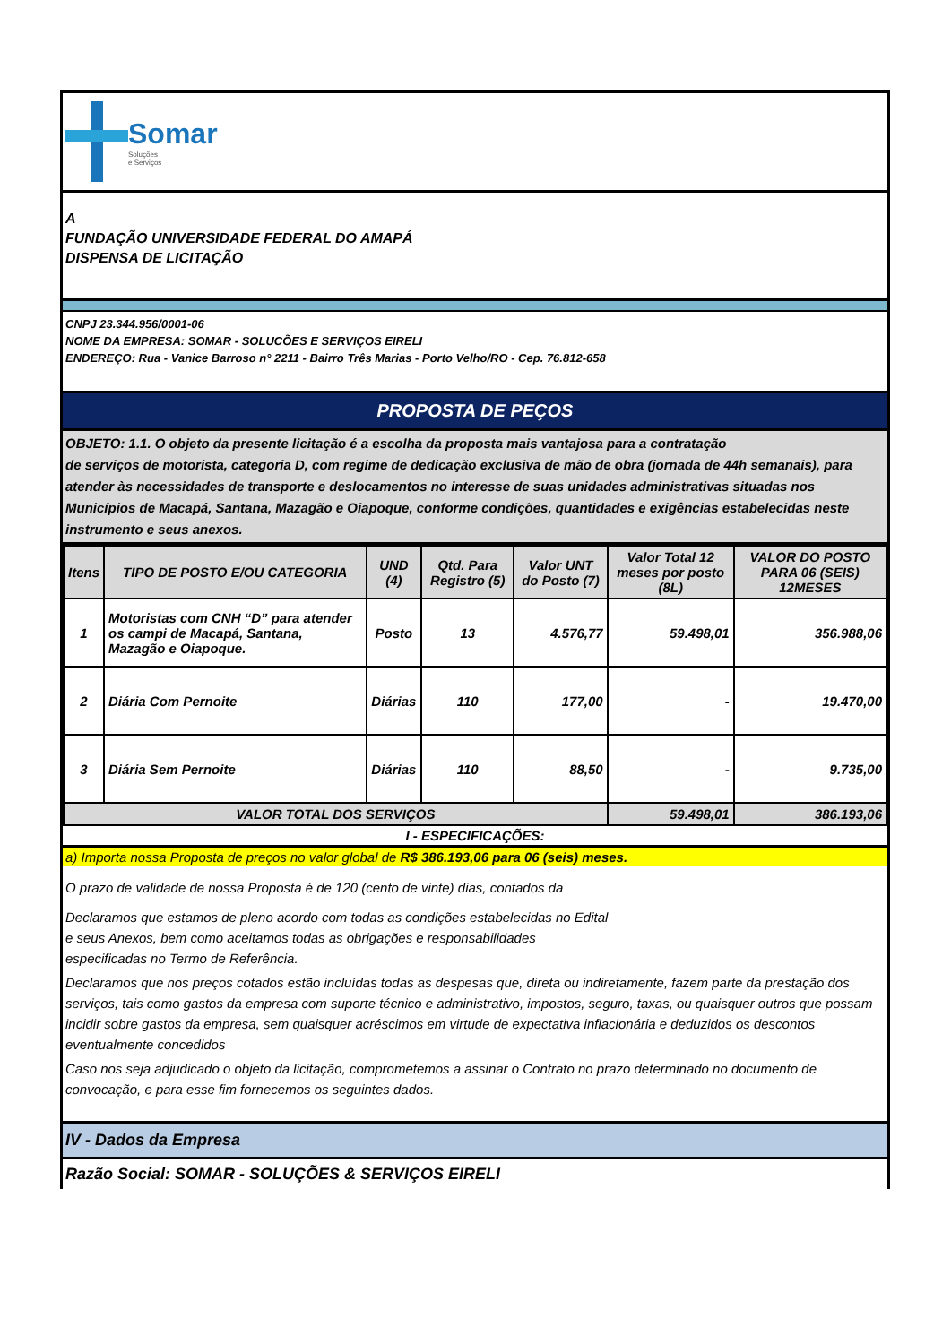Somar
Soluções
e Serviços
A
FUNDAÇÃO UNIVERSIDADE FEDERAL DO AMAPÁ
DISPENSA DE LICITAÇÃO
CNPJ 23.344.956/0001-06
NOME DA EMPRESA: SOMAR - SOLUCÕES E SERVIÇOS EIRELI
ENDEREÇO: Rua - Vanice Barroso n° 2211 - Bairro Três Marias - Porto Velho/RO - Cep. 76.812-658
PROPOSTA DE PEÇOS
OBJETO: 1.1. O objeto da presente licitação é a escolha da proposta mais vantajosa para a contratação
de serviços de motorista, categoria D, com regime de dedicação exclusiva de mão de obra (jornada de 44h semanais), para atender às necessidades de transporte e deslocamentos no interesse de suas unidades administrativas situadas nos Municípios de Macapá, Santana, Mazagão e Oiapoque, conforme condições, quantidades e exigências estabelecidas neste instrumento e seus anexos.
| Itens | TIPO DE POSTO E/OU CATEGORIA | UND (4) | Qtd. Para Registro (5) | Valor UNT do Posto (7) | Valor Total 12 meses por posto (8L) | VALOR DO POSTO PARA 06 (SEIS) 12MESES |
| --- | --- | --- | --- | --- | --- | --- |
| 1 | Motoristas com CNH “D” para atender os campi de Macapá, Santana, Mazagão e Oiapoque. | Posto | 13 | 4.576,77 | 59.498,01 | 356.988,06 |
| 2 | Diária Com Pernoite | Diárias | 110 | 177,00 | - | 19.470,00 |
| 3 | Diária Sem Pernoite | Diárias | 110 | 88,50 | - | 9.735,00 |
| VALOR TOTAL DOS SERVIÇOS | | | | | 59.498,01 | 386.193,06 |
I - ESPECIFICAÇÕES:
a) Importa nossa Proposta de preços no valor global de R$ 386.193,06 para 06 (seis) meses.
O prazo de validade de nossa Proposta é de 120 (cento de vinte) dias, contados da
Declaramos que estamos de pleno acordo com todas as condições estabelecidas no Edital
e seus Anexos, bem como aceitamos todas as obrigações e responsabilidades
especificadas no Termo de Referência.
Declaramos que nos preços cotados estão incluídas todas as despesas que, direta ou indiretamente, fazem parte da prestação dos serviços, tais como gastos da empresa com suporte técnico e administrativo, impostos, seguro, taxas, ou quaisquer outros que possam incidir sobre gastos da empresa, sem quaisquer acréscimos em virtude de expectativa inflacionária e deduzidos os descontos eventualmente concedidos
Caso nos seja adjudicado o objeto da licitação, comprometemos a assinar o Contrato no prazo determinado no documento de convocação, e para esse fim fornecemos os seguintes dados.
IV - Dados da Empresa
Razão Social: SOMAR - SOLUÇÕES & SERVIÇOS EIRELI